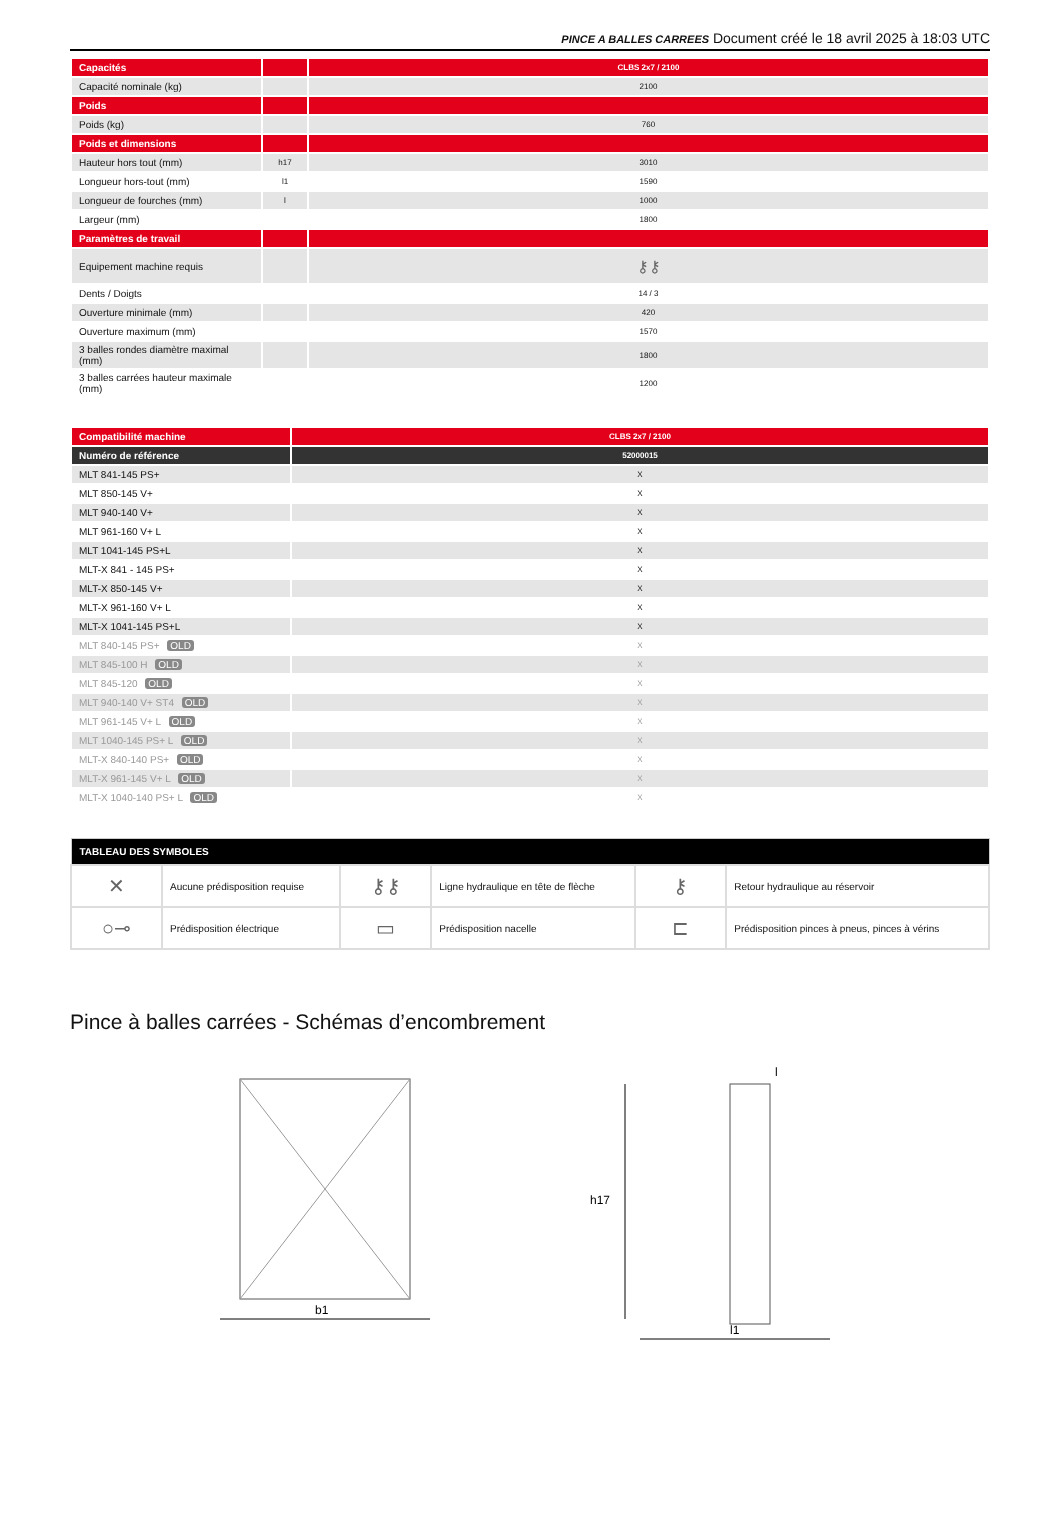PINCE A BALLES CARREES Document créé le 18 avril 2025 à 18:03 UTC
| Capacités | | CLBS 2x7 / 2100 |
| --- | --- | --- |
| Capacité nominale (kg) | | 2100 |
| Poids | | |
| Poids (kg) | | 760 |
| Poids et dimensions | | |
| Hauteur hors tout (mm) | h17 | 3010 |
| Longueur hors-tout (mm) | l1 | 1590 |
| Longueur de fourches (mm) | l | 1000 |
| Largeur (mm) | | 1800 |
| Paramètres de travail | | |
| Equipement machine requis | | ⚷⚷ |
| Dents / Doigts | | 14 / 3 |
| Ouverture minimale (mm) | | 420 |
| Ouverture maximum (mm) | | 1570 |
| 3 balles rondes diamètre maximal (mm) | | 1800 |
| 3 balles carrées hauteur maximale (mm) | | 1200 |
| Compatibilité machine | CLBS 2x7 / 2100 |
| --- | --- |
| Numéro de référence | 52000015 |
| MLT 841-145 PS+ | X |
| MLT 850-145 V+ | X |
| MLT 940-140 V+ | X |
| MLT 961-160 V+ L | X |
| MLT 1041-145 PS+L | X |
| MLT-X 841 - 145 PS+ | X |
| MLT-X 850-145 V+ | X |
| MLT-X 961-160 V+ L | X |
| MLT-X 1041-145 PS+L | X |
| MLT 840-145 PS+ OLD | X |
| MLT 845-100 H OLD | X |
| MLT 845-120 OLD | X |
| MLT 940-140 V+ ST4 OLD | X |
| MLT 961-145 V+ L OLD | X |
| MLT 1040-145 PS+ L OLD | X |
| MLT-X 840-140 PS+ OLD | X |
| MLT-X 961-145 V+ L OLD | X |
| MLT-X 1040-140 PS+ L OLD | X |
| TABLEAU DES SYMBOLES | | | | | |
| --- | --- | --- | --- | --- | --- |
| ✕ | Aucune prédisposition requise | ⚷⚷ | Ligne hydraulique en tête de flèche | ⚷ | Retour hydraulique au réservoir |
| ○⊸ | Prédisposition électrique | ▭ | Prédisposition nacelle | ⊏ | Prédisposition pinces à pneus, pinces à vérins |
Pince à balles carrées - Schémas d’encombrement
b1
h17
l1
l